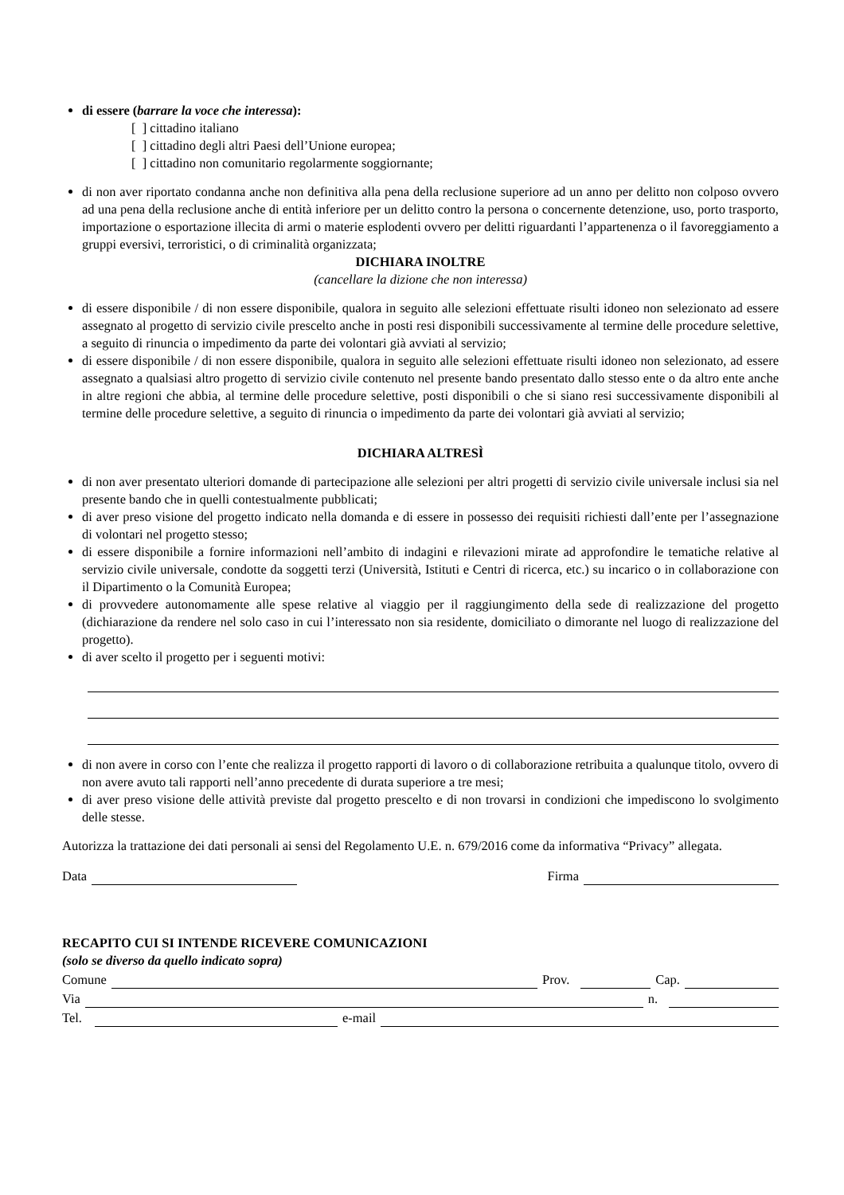di essere (barrare la voce che interessa):
[ ] cittadino italiano
[ ] cittadino degli altri Paesi dell’Unione europea;
[ ] cittadino non comunitario regolarmente soggiornante;
di non aver riportato condanna anche non definitiva alla pena della reclusione superiore ad un anno per delitto non colposo ovvero ad una pena della reclusione anche di entità inferiore per un delitto contro la persona o concernente detenzione, uso, porto trasporto, importazione o esportazione illecita di armi o materie esplodenti ovvero per delitti riguardanti l’appartenenza o il favoreggiamento a gruppi eversivi, terroristici, o di criminalità organizzata;
DICHIARA INOLTRE
(cancellare la dizione che non interessa)
di essere disponibile / di non essere disponibile, qualora in seguito alle selezioni effettuate risulti idoneo non selezionato ad essere assegnato al progetto di servizio civile prescelto anche in posti resi disponibili successivamente al termine delle procedure selettive, a seguito di rinuncia o impedimento da parte dei volontari già avviati al servizio;
di essere disponibile / di non essere disponibile, qualora in seguito alle selezioni effettuate risulti idoneo non selezionato, ad essere assegnato a qualsiasi altro progetto di servizio civile contenuto nel presente bando presentato dallo stesso ente o da altro ente anche in altre regioni che abbia, al termine delle procedure selettive, posti disponibili o che si siano resi successivamente disponibili al termine delle procedure selettive, a seguito di rinuncia o impedimento da parte dei volontari già avviati al servizio;
DICHIARA ALTRESÌ
di non aver presentato ulteriori domande di partecipazione alle selezioni per altri progetti di servizio civile universale inclusi sia nel presente bando che in quelli contestualmente pubblicati;
di aver preso visione del progetto indicato nella domanda e di essere in possesso dei requisiti richiesti dall’ente per l’assegnazione di volontari nel progetto stesso;
di essere disponibile a fornire informazioni nell’ambito di indagini e rilevazioni mirate ad approfondire le tematiche relative al servizio civile universale, condotte da soggetti terzi (Università, Istituti e Centri di ricerca, etc.) su incarico o in collaborazione con il Dipartimento o la Comunità Europea;
di provvedere autonomamente alle spese relative al viaggio per il raggiungimento della sede di realizzazione del progetto (dichiarazione da rendere nel solo caso in cui l’interessato non sia residente, domiciliato o dimorante nel luogo di realizzazione del progetto).
di aver scelto il progetto per i seguenti motivi:
di non avere in corso con l’ente che realizza il progetto rapporti di lavoro o di collaborazione retribuita a qualunque titolo, ovvero di non avere avuto tali rapporti nell’anno precedente di durata superiore a tre mesi;
di aver preso visione delle attività previste dal progetto prescelto e di non trovarsi in condizioni che impediscono lo svolgimento delle stesse.
Autorizza la trattazione dei dati personali ai sensi del Regolamento U.E. n. 679/2016 come da informativa “Privacy” allegata.
Data Firma
RECAPITO CUI SI INTENDE RICEVERE COMUNICAZIONI
(solo se diverso da quello indicato sopra)
Comune Prov. Cap.
Via n.
Tel. e-mail